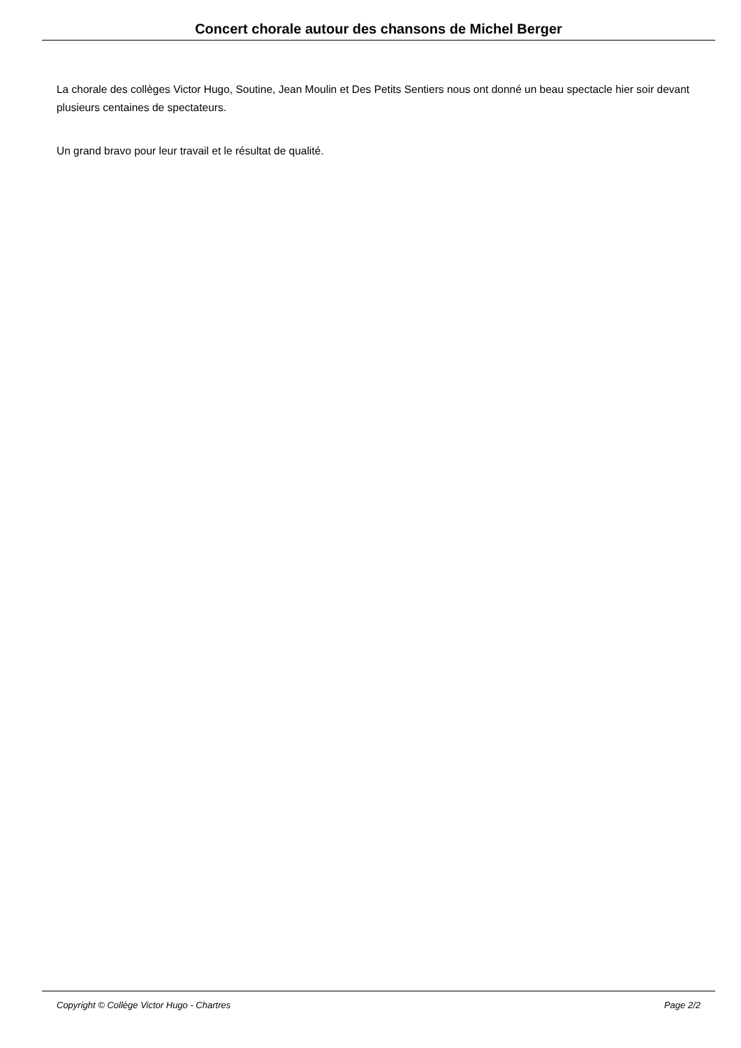Concert chorale autour des chansons de Michel Berger
La chorale des collèges Victor Hugo, Soutine, Jean Moulin et Des Petits Sentiers nous ont donné un beau spectacle hier soir devant plusieurs centaines de spectateurs.
Un grand bravo pour leur travail et le résultat de qualité.
Copyright © Collège Victor Hugo - Chartres Page 2/2